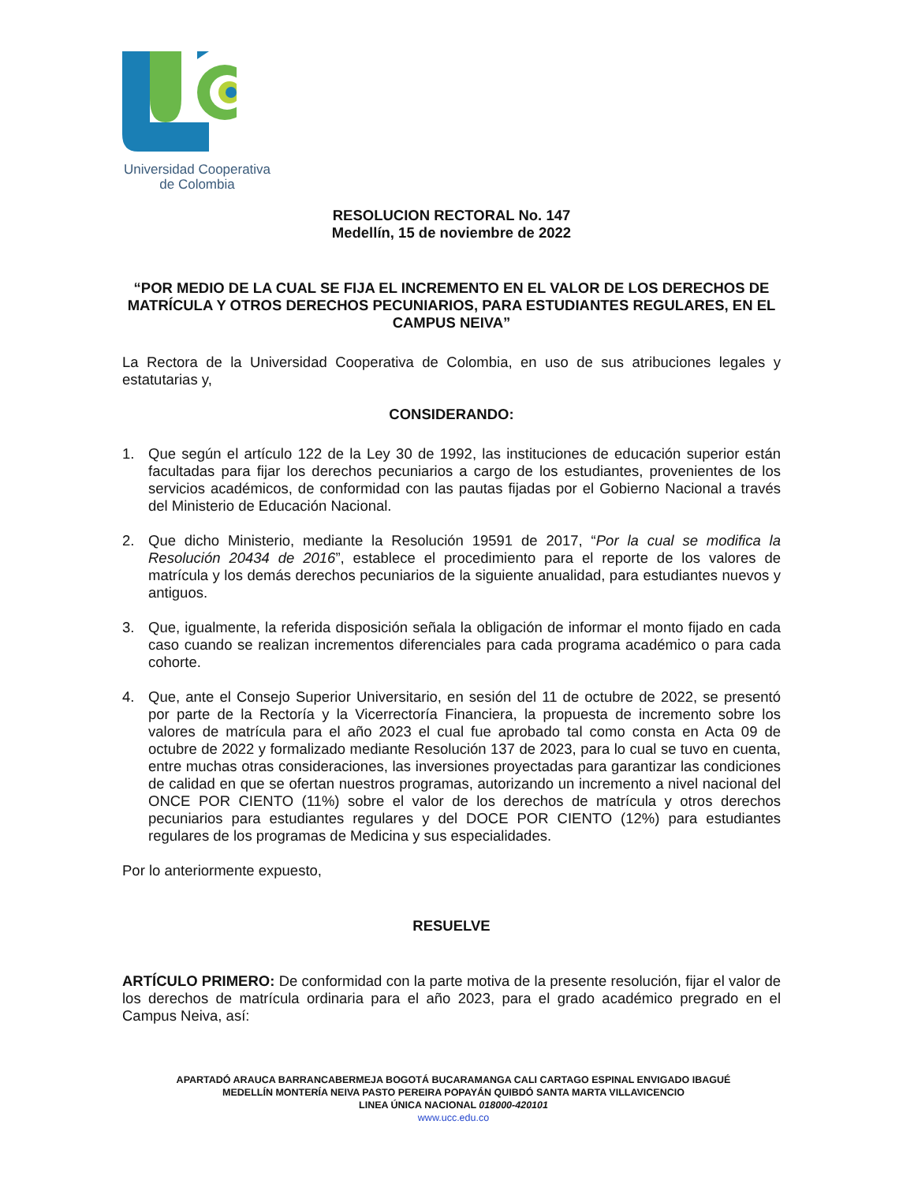Universidad Cooperativa
de Colombia
RESOLUCION RECTORAL No. 147
Medellín, 15 de noviembre de 2022
“POR MEDIO DE LA CUAL SE FIJA EL INCREMENTO EN EL VALOR DE LOS DERECHOS DE MATRÍCULA Y OTROS DERECHOS PECUNIARIOS, PARA ESTUDIANTES REGULARES, EN EL CAMPUS NEIVA”
La Rectora de la Universidad Cooperativa de Colombia, en uso de sus atribuciones legales y estatutarias y,
CONSIDERANDO:
1. Que según el artículo 122 de la Ley 30 de 1992, las instituciones de educación superior están facultadas para fijar los derechos pecuniarios a cargo de los estudiantes, provenientes de los servicios académicos, de conformidad con las pautas fijadas por el Gobierno Nacional a través del Ministerio de Educación Nacional.
2. Que dicho Ministerio, mediante la Resolución 19591 de 2017, “Por la cual se modifica la Resolución 20434 de 2016”, establece el procedimiento para el reporte de los valores de matrícula y los demás derechos pecuniarios de la siguiente anualidad, para estudiantes nuevos y antiguos.
3. Que, igualmente, la referida disposición señala la obligación de informar el monto fijado en cada caso cuando se realizan incrementos diferenciales para cada programa académico o para cada cohorte.
4. Que, ante el Consejo Superior Universitario, en sesión del 11 de octubre de 2022, se presentó por parte de la Rectoría y la Vicerrectoría Financiera, la propuesta de incremento sobre los valores de matrícula para el año 2023 el cual fue aprobado tal como consta en Acta 09 de octubre de 2022 y formalizado mediante Resolución 137 de 2023, para lo cual se tuvo en cuenta, entre muchas otras consideraciones, las inversiones proyectadas para garantizar las condiciones de calidad en que se ofertan nuestros programas, autorizando un incremento a nivel nacional del ONCE POR CIENTO (11%) sobre el valor de los derechos de matrícula y otros derechos pecuniarios para estudiantes regulares y del DOCE POR CIENTO (12%) para estudiantes regulares de los programas de Medicina y sus especialidades.
Por lo anteriormente expuesto,
RESUELVE
ARTÍCULO PRIMERO: De conformidad con la parte motiva de la presente resolución, fijar el valor de los derechos de matrícula ordinaria para el año 2023, para el grado académico pregrado en el Campus Neiva, así:
APARTADÓ ARAUCA BARRANCABERMEJA BOGOTÁ BUCARAMANGA CALI CARTAGO ESPINAL ENVIGADO IBAGUÉ
MEDELLÍN MONTERÍA NEIVA PASTO PEREIRA POPAYÁN QUIBDÓ SANTA MARTA VILLAVICENCIO
LINEA ÚNICA NACIONAL 018000-420101
www.ucc.edu.co